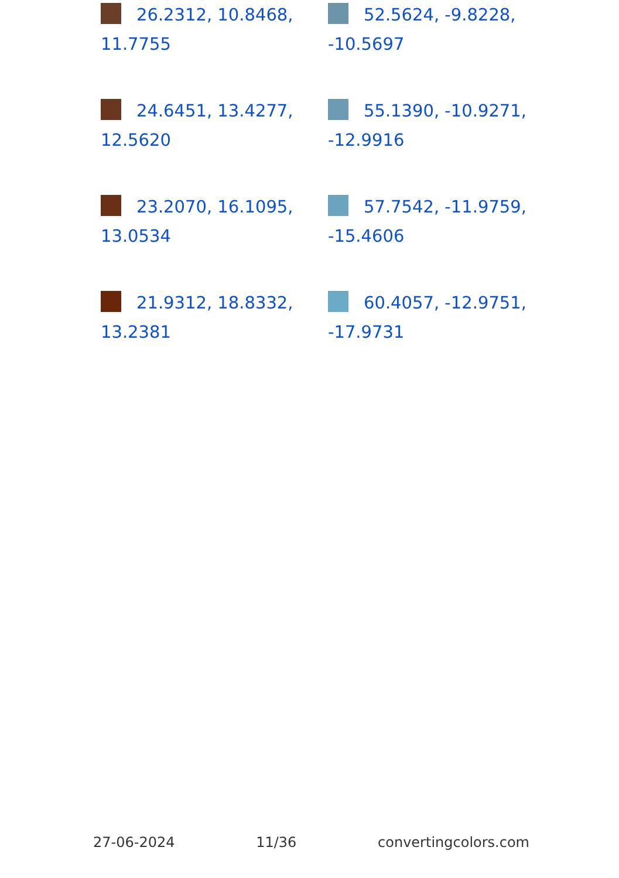26.2312, 10.8468, 11.7755
52.5624, -9.8228, -10.5697
24.6451, 13.4277, 12.5620
55.1390, -10.9271, -12.9916
23.2070, 16.1095, 13.0534
57.7542, -11.9759, -15.4606
21.9312, 18.8332, 13.2381
60.4057, -12.9751, -17.9731
27-06-2024 11/36 convertingcolors.com